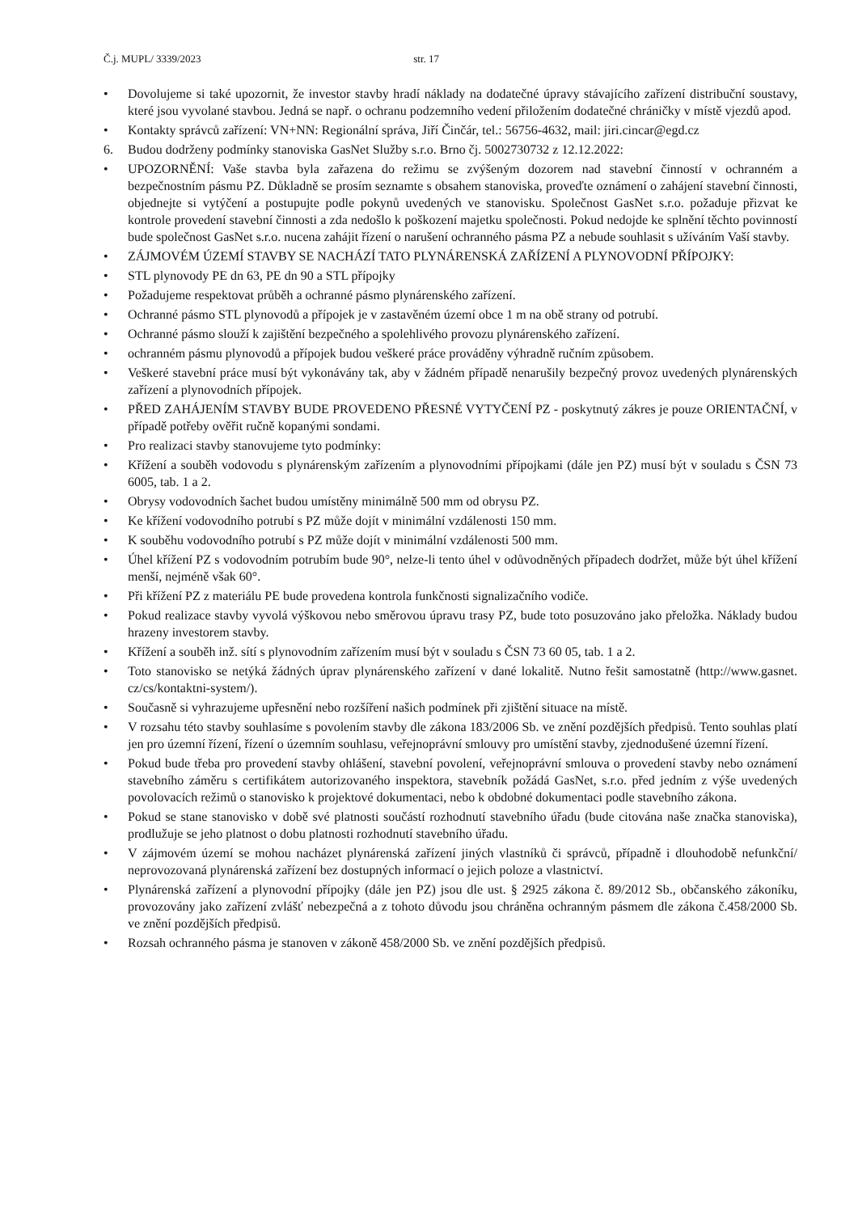Č.j. MUPL/ 3339/2023 str. 17
• Dovolujeme si také upozornit, že investor stavby hradí náklady na dodatečné úpravy stávajícího zařízení distribuční soustavy, které jsou vyvolané stavbou. Jedná se např. o ochranu podzemního vedení přiložením dodatečné chráničky v místě vjezdů apod.
• Kontakty správců zařízení: VN+NN: Regionální správa, Jiří Činčár, tel.: 56756-4632, mail: jiri.cincar@egd.cz
6. Budou dodrženy podmínky stanoviska GasNet Služby s.r.o. Brno čj. 5002730732 z 12.12.2022:
• UPOZORNĚNÍ: Vaše stavba byla zařazena do režimu se zvýšeným dozorem nad stavební činností v ochranném a bezpečnostním pásmu PZ. Důkladně se prosím seznamte s obsahem stanoviska, proveďte oznámení o zahájení stavební činnosti, objednejte si vytýčení a postupujte podle pokynů uvedených ve stanovisku. Společnost GasNet s.r.o. požaduje přizvat ke kontrole provedení stavební činnosti a zda nedošlo k poškození majetku společnosti. Pokud nedojde ke splnění těchto povinností bude společnost GasNet s.r.o. nucena zahájit řízení o narušení ochranného pásma PZ a nebude souhlasit s užíváním Vaší stavby.
• ZÁJMOVÉM ÚZEMÍ STAVBY SE NACHÁZÍ TATO PLYNÁRENSKÁ ZAŘÍZENÍ A PLYNOVODNÍ PŘÍPOJKY:
• STL plynovody PE dn 63, PE dn 90 a STL přípojky
• Požadujeme respektovat průběh a ochranné pásmo plynárenského zařízení.
• Ochranné pásmo STL plynovodů a přípojek je v zastavěném území obce 1 m na obě strany od potrubí.
• Ochranné pásmo slouží k zajištění bezpečného a spolehlivého provozu plynárenského zařízení.
• ochranném pásmu plynovodů a přípojek budou veškeré práce prováděny výhradně ručním způsobem.
• Veškeré stavební práce musí být vykonávány tak, aby v žádném případě nenarušily bezpečný provoz uvedených plynárenských zařízení a plynovodních přípojek.
• PŘED ZAHÁJENÍM STAVBY BUDE PROVEDENO PŘESNÉ VYTYČENÍ PZ - poskytnutý zákres je pouze ORIENTAČNÍ, v případě potřeby ověřit ručně kopanými sondami.
• Pro realizaci stavby stanovujeme tyto podmínky:
• Křížení a souběh vodovodu s plynárenským zařízením a plynovodními přípojkami (dále jen PZ) musí být v souladu s ČSN 73 6005, tab. 1 a 2.
• Obrysy vodovodních šachet budou umístěny minimálně 500 mm od obrysu PZ.
• Ke křížení vodovodního potrubí s PZ může dojít v minimální vzdálenosti 150 mm.
• K souběhu vodovodního potrubí s PZ může dojít v minimální vzdálenosti 500 mm.
• Úhel křížení PZ s vodovodním potrubím bude 90°, nelze-li tento úhel v odůvodněných případech dodržet, může být úhel křížení menší, nejméně však 60°.
• Při křížení PZ z materiálu PE bude provedena kontrola funkčnosti signalizačního vodiče.
• Pokud realizace stavby vyvolá výškovou nebo směrovou úpravu trasy PZ, bude toto posuzováno jako přeložka. Náklady budou hrazeny investorem stavby.
• Křížení a souběh inž. sítí s plynovodním zařízením musí být v souladu s ČSN 73 60 05, tab. 1 a 2.
• Toto stanovisko se netýká žádných úprav plynárenského zařízení v dané lokalitě. Nutno řešit samostatně (http://www.gasnet. cz/cs/kontaktni-system/).
• Současně si vyhrazujeme upřesnění nebo rozšíření našich podmínek při zjištění situace na místě.
• V rozsahu této stavby souhlasíme s povolením stavby dle zákona 183/2006 Sb. ve znění pozdějších předpisů. Tento souhlas platí jen pro územní řízení, řízení o územním souhlasu, veřejnoprávní smlouvy pro umístění stavby, zjednodušené územní řízení.
• Pokud bude třeba pro provedení stavby ohlášení, stavební povolení, veřejnoprávní smlouva o provedení stavby nebo oznámení stavebního záměru s certifikátem autorizovaného inspektora, stavebník požádá GasNet, s.r.o. před jedním z výše uvedených povolovacích režimů o stanovisko k projektové dokumentaci, nebo k obdobné dokumentaci podle stavebního zákona.
• Pokud se stane stanovisko v době své platnosti součástí rozhodnutí stavebního úřadu (bude citována naše značka stanoviska), prodlužuje se jeho platnost o dobu platnosti rozhodnutí stavebního úřadu.
• V zájmovém území se mohou nacházet plynárenská zařízení jiných vlastníků či správců, případně i dlouhodobě nefunkční/ neprovozovaná plynárenská zařízení bez dostupných informací o jejich poloze a vlastnictví.
• Plynárenská zařízení a plynovodní přípojky (dále jen PZ) jsou dle ust. § 2925 zákona č. 89/2012 Sb., občanského zákoníku, provozovány jako zařízení zvlášť nebezpečná a z tohoto důvodu jsou chráněna ochranným pásmem dle zákona č.458/2000 Sb. ve znění pozdějších předpisů.
• Rozsah ochranného pásma je stanoven v zákoně 458/2000 Sb. ve znění pozdějších předpisů.